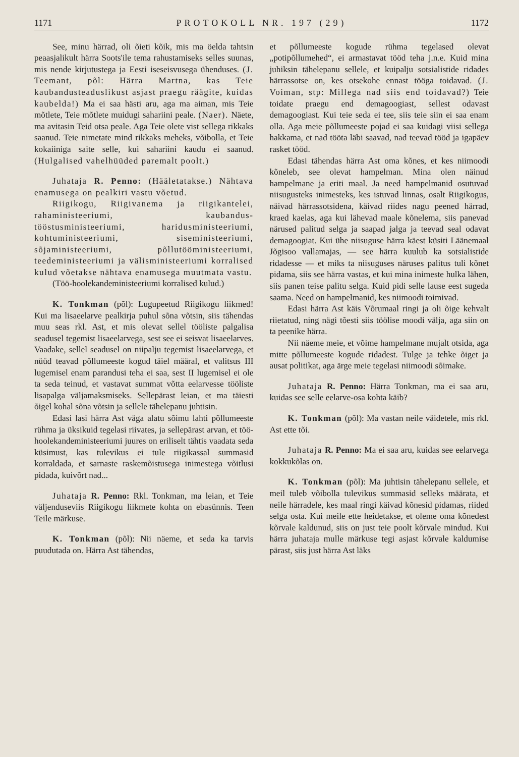1171 PROTOKOLL NR. 197 (29) 1172
See, minu härrad, oli õieti kõik, mis ma öelda tahtsin peaasjalikult härra Soots'ile tema rahustamiseks selles suunas, mis nende kirjutustega ja Eesti iseseisvusega ühenduses. (J. Teemant, põl: Härra Martna, kas Teie kaubandusteaduslikust asjast praegu räägite, kuidas kaubelda!) Ma ei saa hästi aru, aga ma aiman, mis Teie mõtlete, Teie mõtlete muidugi sahariini peale. (Naer). Näete, ma avitasin Teid otsa peale. Aga Teie olete vist sellega rikkaks saanud. Teie nimetate mind rikkaks meheks, võibolla, et Teie kokaiiniga saite selle, kui sahariini kaudu ei saanud. (Hulgalised vahelhüüded paremalt poolt.)
Juhataja R. Penno: (Hääletatakse.) Nähtava enamusega on pealkiri vastu võetud.
Riigikogu, Riigivanema ja riigikantelei, rahaministeeriumi, kaubandus-tööstusministeeriumi, haridusministeeriumi, kohtuministeeriumi, siseministeeriumi, sõjaministeeriumi, põllutööministeeriumi, teedeministeeriumi ja välisministeeriumi korralised kulud võetakse nähtava enamusega muutmata vastu.
(Töö-hoolekandeministeeriumi korralised kulud.)
K. Tonkman (põl): Lugupeetud Riigikogu liikmed! Kui ma lisaeelarve pealkirja puhul sõna võtsin, siis tähendas muu seas rkl. Ast, et mis olevat sellel tööliste palgalisa seadusel tegemist lisaeelarvega, sest see ei seisvat lisaeelarves. Vaadake, sellel seadusel on niipalju tegemist lisaeelarvega, et nüüd teavad põllumeeste kogud täiel määral, et valitsus III lugemisel enam parandusi teha ei saa, sest II lugemisel ei ole ta seda teinud, et vastavat summat võtta eelarvesse tööliste lisapalga väljamaksmiseks. Sellepärast leian, et ma täiesti õigel kohal sõna võtsin ja sellele tähelepanu juhtisin.
Edasi lasi härra Ast väga alatu sõimu lahti põllumeeste rühma ja üksikuid tegelasi riivates, ja sellepärast arvan, et töö-hoolekandeministeeriumi juures on eriliselt tähtis vaadata seda küsimust, kas tulevikus ei tule riigikassal summasid korraldada, et sarnaste raskemõistusega inimestega võitlusi pidada, kuivõrt nad...
Juhataja R. Penno: Rkl. Tonkman, ma leian, et Teie väljenduseviis Riigikogu liikmete kohta on ebasünnis. Teen Teile märkuse.
K. Tonkman (põl): Nii näeme, et seda ka tarvis puudutada on. Härra Ast tähendas,
et põllumeeste kogude rühma tegelased olevat „potipõllumehed“, ei armastavat tööd teha j.n.e. Kuid mina juhiksin tähelepanu sellele, et kuipalju sotsialistide ridades härrassotse on, kes otsekohe ennast tööga toidavad. (J. Voiman, stp: Millega nad siis end toidavad?) Teie toidate praegu end demagoogiast, sellest odavast demagoogiast. Kui teie seda ei tee, siis teie siin ei saa enam olla. Aga meie põllumeeste pojad ei saa kuidagi viisi sellega hakkama, et nad tööta läbi saavad, nad teevad tööd ja igapäev rasket tööd.
Edasi tähendas härra Ast oma kõnes, et kes niimoodi kõneleb, see olevat hampelman. Mina olen näinud hampelmane ja eriti maal. Ja need hampelmanid osutuvad niisugusteks inimesteks, kes istuvad linnas, osalt Riigikogus, näivad härrassotsidena, käivad riides nagu peened härrad, kraed kaelas, aga kui lähevad maale kõnelema, siis panevad närused palitud selga ja saapad jalga ja teevad seal odavat demagoogiat. Kui ühe niisuguse härra käest küsiti Läänemaal Jõgisoo vallamajas, — see härra kuulub ka sotsialistide ridadesse — et miks ta niisuguses näruses palitus tuli kõnet pidama, siis see härra vastas, et kui mina inimeste hulka lähen, siis panen teise palitu selga. Kuid pidi selle lause eest sugeda saama. Need on hampelmanid, kes niimoodi toimivad.
Edasi härra Ast käis Võrumaal ringi ja oli õige kehvalt riietatud, ning nägi tõesti siis töölise moodi välja, aga siin on ta peenike härra.
Nii näeme meie, et võime hampelmane mujalt otsida, aga mitte põllumeeste kogude ridadest. Tulge ja tehke õiget ja ausat politikat, aga ärge meie tegelasi niimoodi sõimake.
Juhataja R. Penno: Härra Tonkman, ma ei saa aru, kuidas see selle eelarve-osa kohta käib?
K. Tonkman (põl): Ma vastan neile väidetele, mis rkl. Ast ette tõi.
Juhataja R. Penno: Ma ei saa aru, kuidas see eelarvega kokkukõlas on.
K. Tonkman (põl): Ma juhtisin tähelepanu sellele, et meil tuleb võibolla tulevikus summasid selleks määrata, et neile härradele, kes maal ringi käivad kõnesid pidamas, riided selga osta. Kui meile ette heidetakse, et oleme oma kõnedest kõrvale kaldunud, siis on just teie poolt kõrvale mindud. Kui härra juhataja mulle märkuse tegi asjast kõrvale kaldumise pärast, siis just härra Ast läks